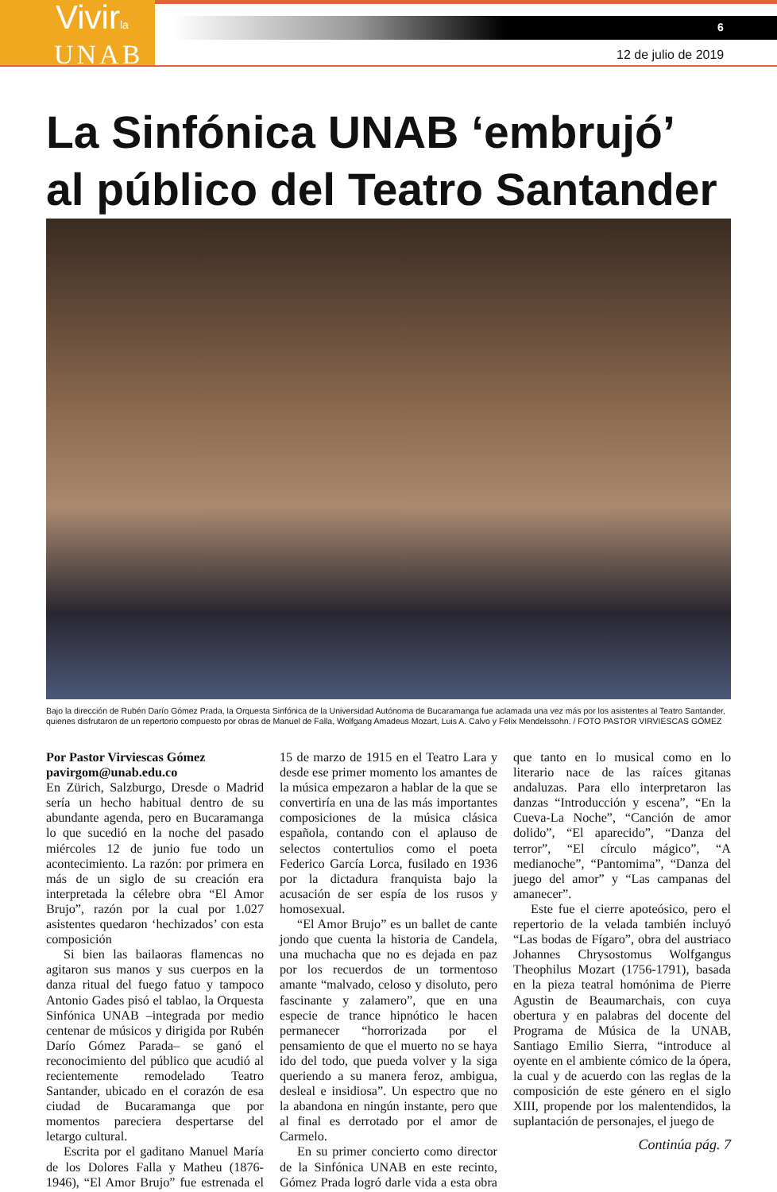Vivirla
UNAB
6
12 de julio de 2019
La Sinfónica UNAB ‘embrujó’
al público del Teatro Santander
Bajo la dirección de Rubén Darío Gómez Prada, la Orquesta Sinfónica de la Universidad Autónoma de Bucaramanga fue aclamada una vez más por los asistentes al Teatro Santander, quienes disfrutaron de un repertorio compuesto por obras de Manuel de Falla, Wolfgang Amadeus Mozart, Luis A. Calvo y Felix Mendelssohn. / FOTO PASTOR VIRVIESCAS GÓMEZ
Por Pastor Virviescas Gómez
pavirgom@unab.edu.co
En Zürich, Salzburgo, Dresde o Madrid sería un hecho habitual dentro de su abundante agenda, pero en Bucaramanga lo que sucedió en la noche del pasado miércoles 12 de junio fue todo un acontecimiento. La razón: por primera en más de un siglo de su creación era interpretada la célebre obra “El Amor Brujo”, razón por la cual por 1.027 asistentes quedaron ‘hechizados’ con esta composición
Si bien las bailaoras flamencas no agitaron sus manos y sus cuerpos en la danza ritual del fuego fatuo y tampoco Antonio Gades pisó el tablao, la Orquesta Sinfónica UNAB –integrada por medio centenar de músicos y dirigida por Rubén Darío Gómez Parada– se ganó el reconocimiento del público que acudió al recientemente remodelado Teatro Santander, ubicado en el corazón de esa ciudad de Bucaramanga que por momentos pareciera despertarse del letargo cultural.
Escrita por el gaditano Manuel María de los Dolores Falla y Matheu (1876-1946), “El Amor Brujo” fue estrenada el 15 de marzo de 1915 en el Teatro Lara y desde ese primer momento los amantes de la música empezaron a hablar de la que se convertiría en una de las más importantes composiciones de la música clásica española, contando con el aplauso de selectos contertulios como el poeta Federico García Lorca, fusilado en 1936 por la dictadura franquista bajo la acusación de ser espía de los rusos y homosexual.
“El Amor Brujo” es un ballet de cante jondo que cuenta la historia de Candela, una muchacha que no es dejada en paz por los recuerdos de un tormentoso amante “malvado, celoso y disoluto, pero fascinante y zalamero”, que en una especie de trance hipnótico le hacen permanecer “horrorizada por el pensamiento de que el muerto no se haya ido del todo, que pueda volver y la siga queriendo a su manera feroz, ambigua, desleal e insidiosa”. Un espectro que no la abandona en ningún instante, pero que al final es derrotado por el amor de Carmelo.
En su primer concierto como director de la Sinfónica UNAB en este recinto, Gómez Prada logró darle vida a esta obra que tanto en lo musical como en lo literario nace de las raíces gitanas andaluzas. Para ello interpretaron las danzas “Introducción y escena”, “En la Cueva-La Noche”, “Canción de amor dolido”, “El aparecido”, “Danza del terror”, “El círculo mágico”, “A medianoche”, “Pantomima”, “Danza del juego del amor” y “Las campanas del amanecer”.
Este fue el cierre apoteósico, pero el repertorio de la velada también incluyó “Las bodas de Fígaro”, obra del austriaco Johannes Chrysostomus Wolfgangus Theophilus Mozart (1756-1791), basada en la pieza teatral homónima de Pierre Agustin de Beaumarchais, con cuya obertura y en palabras del docente del Programa de Música de la UNAB, Santiago Emilio Sierra, “introduce al oyente en el ambiente cómico de la ópera, la cual y de acuerdo con las reglas de la composición de este género en el siglo XIII, propende por los malentendidos, la suplantación de personajes, el juego de
Continúa pág. 7